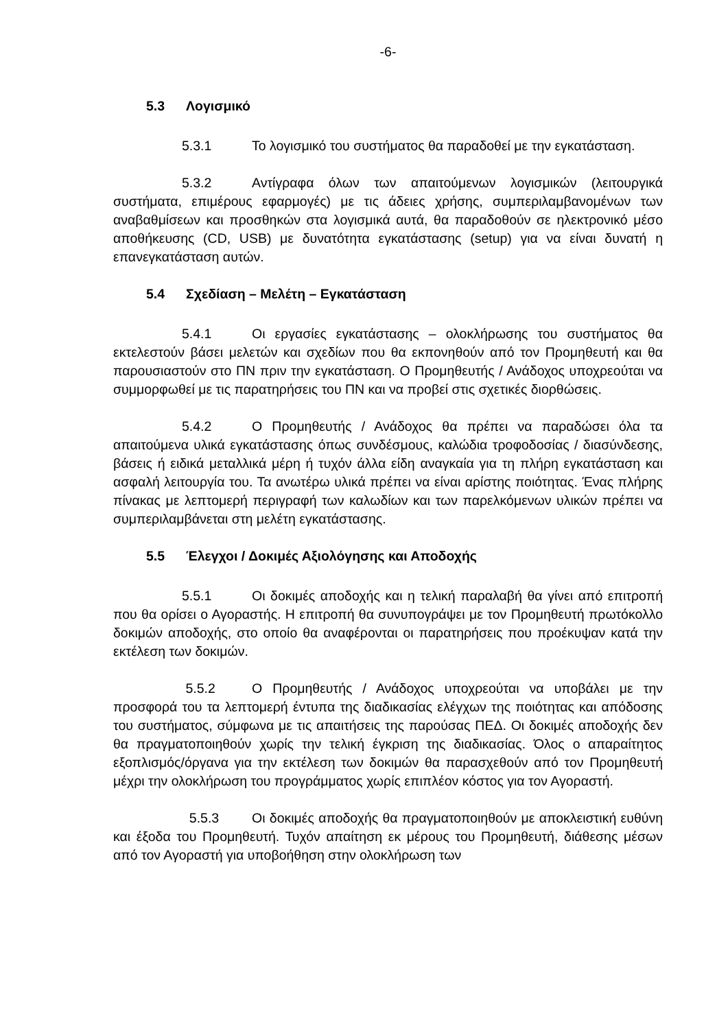-6-
5.3 Λογισμικό
5.3.1 Το λογισμικό του συστήματος θα παραδοθεί με την εγκατάσταση.
5.3.2 Αντίγραφα όλων των απαιτούμενων λογισμικών (λειτουργικά συστήματα, επιμέρους εφαρμογές) με τις άδειες χρήσης, συμπεριλαμβανομένων των αναβαθμίσεων και προσθηκών στα λογισμικά αυτά, θα παραδοθούν σε ηλεκτρονικό μέσο αποθήκευσης (CD, USB) με δυνατότητα εγκατάστασης (setup) για να είναι δυνατή η επανεγκατάσταση αυτών.
5.4 Σχεδίαση – Μελέτη – Εγκατάσταση
5.4.1 Οι εργασίες εγκατάστασης – ολοκλήρωσης του συστήματος θα εκτελεστούν βάσει μελετών και σχεδίων που θα εκπονηθούν από τον Προμηθευτή και θα παρουσιαστούν στο ΠΝ πριν την εγκατάσταση. Ο Προμηθευτής / Ανάδοχος υποχρεούται να συμμορφωθεί με τις παρατηρήσεις του ΠΝ και να προβεί στις σχετικές διορθώσεις.
5.4.2 Ο Προμηθευτής / Ανάδοχος θα πρέπει να παραδώσει όλα τα απαιτούμενα υλικά εγκατάστασης όπως συνδέσμους, καλώδια τροφοδοσίας / διασύνδεσης, βάσεις ή ειδικά μεταλλικά μέρη ή τυχόν άλλα είδη αναγκαία για τη πλήρη εγκατάσταση και ασφαλή λειτουργία του. Τα ανωτέρω υλικά πρέπει να είναι αρίστης ποιότητας. Ένας πλήρης πίνακας με λεπτομερή περιγραφή των καλωδίων και των παρελκόμενων υλικών πρέπει να συμπεριλαμβάνεται στη μελέτη εγκατάστασης.
5.5 Έλεγχοι / Δοκιμές Αξιολόγησης και Αποδοχής
5.5.1 Οι δοκιμές αποδοχής και η τελική παραλαβή θα γίνει από επιτροπή που θα ορίσει ο Αγοραστής. Η επιτροπή θα συνυπογράψει με τον Προμηθευτή πρωτόκολλο δοκιμών αποδοχής, στο οποίο θα αναφέρονται οι παρατηρήσεις που προέκυψαν κατά την εκτέλεση των δοκιμών.
5.5.2 Ο Προμηθευτής / Ανάδοχος υποχρεούται να υποβάλει με την προσφορά του τα λεπτομερή έντυπα της διαδικασίας ελέγχων της ποιότητας και απόδοσης του συστήματος, σύμφωνα με τις απαιτήσεις της παρούσας ΠΕΔ. Οι δοκιμές αποδοχής δεν θα πραγματοποιηθούν χωρίς την τελική έγκριση της διαδικασίας. Όλος ο απαραίτητος εξοπλισμός/όργανα για την εκτέλεση των δοκιμών θα παρασχεθούν από τον Προμηθευτή μέχρι την ολοκλήρωση του προγράμματος χωρίς επιπλέον κόστος για τον Αγοραστή.
5.5.3 Οι δοκιμές αποδοχής θα πραγματοποιηθούν με αποκλειστική ευθύνη και έξοδα του Προμηθευτή. Τυχόν απαίτηση εκ μέρους του Προμηθευτή, διάθεσης μέσων από τον Αγοραστή για υποβοήθηση στην ολοκλήρωση των